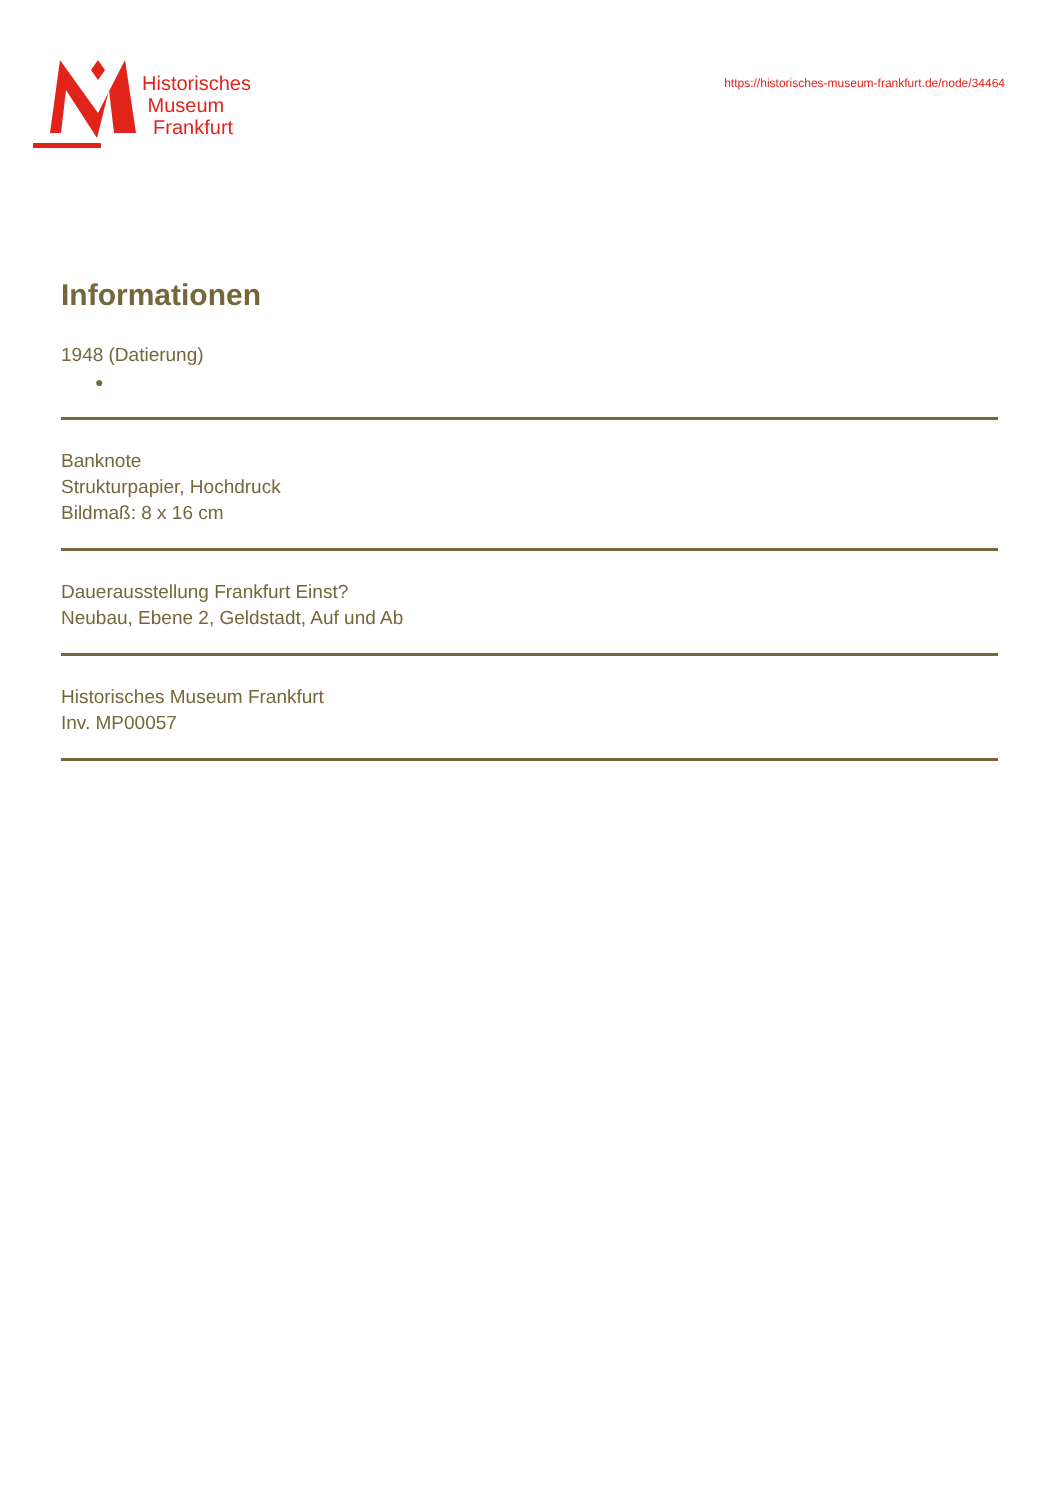Historisches
Museum
Frankfurt
https://historisches-museum-frankfurt.de/node/34464
Informationen
1948 (Datierung)
●
Banknote
Strukturpapier, Hochdruck
Bildmaß: 8 x 16 cm
Dauerausstellung Frankfurt Einst?
Neubau, Ebene 2, Geldstadt, Auf und Ab
Historisches Museum Frankfurt
Inv. MP00057